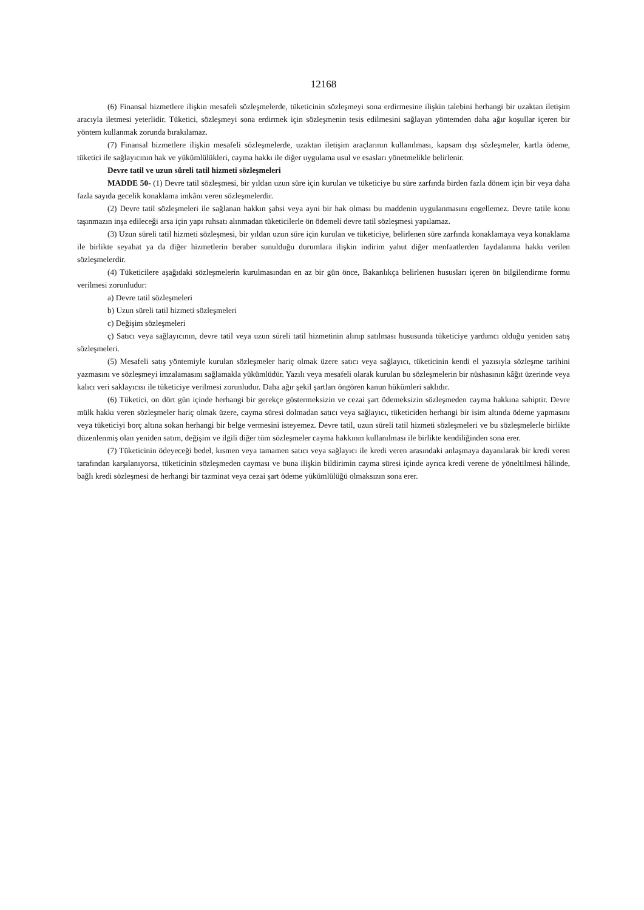12168
(6) Finansal hizmetlere ilişkin mesafeli sözleşmelerde, tüketicinin sözleşmeyi sona erdirmesine ilişkin talebini herhangi bir uzaktan iletişim aracıyla iletmesi yeterlidir. Tüketici, sözleşmeyi sona erdirmek için sözleşmenin tesis edilmesini sağlayan yöntemden daha ağır koşullar içeren bir yöntem kullanmak zorunda bırakılamaz.
(7) Finansal hizmetlere ilişkin mesafeli sözleşmelerde, uzaktan iletişim araçlarının kullanılması, kapsam dışı sözleşmeler, kartla ödeme, tüketici ile sağlayıcının hak ve yükümlülükleri, cayma hakkı ile diğer uygulama usul ve esasları yönetmelikle belirlenir.
Devre tatil ve uzun süreli tatil hizmeti sözleşmeleri
MADDE 50- (1) Devre tatil sözleşmesi, bir yıldan uzun süre için kurulan ve tüketiciye bu süre zarfında birden fazla dönem için bir veya daha fazla sayıda gecelik konaklama imkânı veren sözleşmelerdir.
(2) Devre tatil sözleşmeleri ile sağlanan hakkın şahsi veya ayni bir hak olması bu maddenin uygulanmasını engellemez. Devre tatile konu taşınmazın inşa edileceği arsa için yapı ruhsatı alınmadan tüketicilerle ön ödemeli devre tatil sözleşmesi yapılamaz.
(3) Uzun süreli tatil hizmeti sözleşmesi, bir yıldan uzun süre için kurulan ve tüketiciye, belirlenen süre zarfında konaklamaya veya konaklama ile birlikte seyahat ya da diğer hizmetlerin beraber sunulduğu durumlara ilişkin indirim yahut diğer menfaatlerden faydalanma hakkı verilen sözleşmelerdir.
(4) Tüketicilere aşağıdaki sözleşmelerin kurulmasından en az bir gün önce, Bakanlıkça belirlenen hususları içeren ön bilgilendirme formu verilmesi zorunludur:
a) Devre tatil sözleşmeleri
b) Uzun süreli tatil hizmeti sözleşmeleri
c) Değişim sözleşmeleri
ç) Satıcı veya sağlayıcının, devre tatil veya uzun süreli tatil hizmetinin alınıp satılması hususunda tüketiciye yardımcı olduğu yeniden satış sözleşmeleri.
(5) Mesafeli satış yöntemiyle kurulan sözleşmeler hariç olmak üzere satıcı veya sağlayıcı, tüketicinin kendi el yazısıyla sözleşme tarihini yazmasını ve sözleşmeyi imzalamasını sağlamakla yükümlüdür. Yazılı veya mesafeli olarak kurulan bu sözleşmelerin bir nüshasının kâğıt üzerinde veya kalıcı veri saklayıcısı ile tüketiciye verilmesi zorunludur. Daha ağır şekil şartları öngören kanun hükümleri saklıdır.
(6) Tüketici, on dört gün içinde herhangi bir gerekçe göstermeksizin ve cezai şart ödemeksizin sözleşmeden cayma hakkına sahiptir. Devre mülk hakkı veren sözleşmeler hariç olmak üzere, cayma süresi dolmadan satıcı veya sağlayıcı, tüketiciden herhangi bir isim altında ödeme yapmasını veya tüketiciyi borç altına sokan herhangi bir belge vermesini isteyemez. Devre tatil, uzun süreli tatil hizmeti sözleşmeleri ve bu sözleşmelerle birlikte düzenlenmiş olan yeniden satım, değişim ve ilgili diğer tüm sözleşmeler cayma hakkının kullanılması ile birlikte kendiliğinden sona erer.
(7) Tüketicinin ödeyeceği bedel, kısmen veya tamamen satıcı veya sağlayıcı ile kredi veren arasındaki anlaşmaya dayanılarak bir kredi veren tarafından karşılanıyorsa, tüketicinin sözleşmeden cayması ve buna ilişkin bildirimin cayma süresi içinde ayrıca kredi verene de yöneltilmesi hâlinde, bağlı kredi sözleşmesi de herhangi bir tazminat veya cezai şart ödeme yükümlülüğü olmaksızın sona erer.